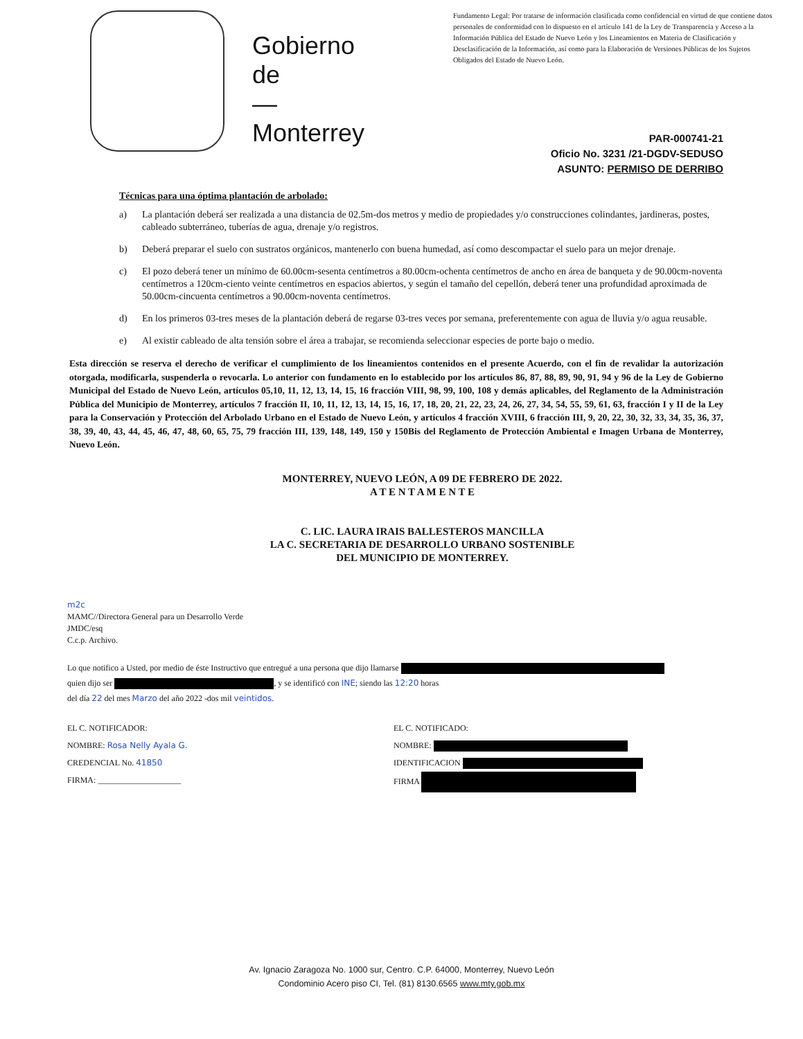Gobierno
de
—
Monterrey
Fundamento Legal: Por tratarse de información clasificada como confidencial en virtud de que contiene datos personales de conformidad con lo dispuesto en el artículo 141 de la Ley de Transparencia y Acceso a la Información Pública del Estado de Nuevo León y los Lineamientos en Materia de Clasificación y Desclasificación de la Información, así como para la Elaboración de Versiones Públicas de los Sujetos Obligados del Estado de Nuevo León.
PAR-000741-21
Oficio No. 3231 /21-DGDV-SEDUSO
ASUNTO: PERMISO DE DERRIBO
Técnicas para una óptima plantación de arbolado:
a) La plantación deberá ser realizada a una distancia de 02.5m-dos metros y medio de propiedades y/o construcciones colindantes, jardineras, postes, cableado subterráneo, tuberías de agua, drenaje y/o registros.
b) Deberá preparar el suelo con sustratos orgánicos, mantenerlo con buena humedad, así como descompactar el suelo para un mejor drenaje.
c) El pozo deberá tener un mínimo de 60.00cm-sesenta centímetros a 80.00cm-ochenta centímetros de ancho en área de banqueta y de 90.00cm-noventa centímetros a 120cm-ciento veinte centímetros en espacios abiertos, y según el tamaño del cepellón, deberá tener una profundidad aproximada de 50.00cm-cincuenta centímetros a 90.00cm-noventa centímetros.
d) En los primeros 03-tres meses de la plantación deberá de regarse 03-tres veces por semana, preferentemente con agua de lluvia y/o agua reusable.
e) Al existir cableado de alta tensión sobre el área a trabajar, se recomienda seleccionar especies de porte bajo o medio.
Esta dirección se reserva el derecho de verificar el cumplimiento de los lineamientos contenidos en el presente Acuerdo, con el fin de revalidar la autorización otorgada, modificarla, suspenderla o revocarla. Lo anterior con fundamento en lo establecido por los artículos 86, 87, 88, 89, 90, 91, 94 y 96 de la Ley de Gobierno Municipal del Estado de Nuevo León, artículos 05,10, 11, 12, 13, 14, 15, 16 fracción VIII, 98, 99, 100, 108 y demás aplicables, del Reglamento de la Administración Pública del Municipio de Monterrey, artículos 7 fracción II, 10, 11, 12, 13, 14, 15, 16, 17, 18, 20, 21, 22, 23, 24, 26, 27, 34, 54, 55, 59, 61, 63, fracción I y II de la Ley para la Conservación y Protección del Arbolado Urbano en el Estado de Nuevo León, y artículos 4 fracción XVIII, 6 fracción III, 9, 20, 22, 30, 32, 33, 34, 35, 36, 37, 38, 39, 40, 43, 44, 45, 46, 47, 48, 60, 65, 75, 79 fracción III, 139, 148, 149, 150 y 150Bis del Reglamento de Protección Ambiental e Imagen Urbana de Monterrey, Nuevo León.
MONTERREY, NUEVO LEÓN, A 09 DE FEBRERO DE 2022.
A T E N T A M E N T E
C. LIC. LAURA IRAIS BALLESTEROS MANCILLA
LA C. SECRETARIA DE DESARROLLO URBANO SOSTENIBLE
DEL MUNICIPIO DE MONTERREY.
m2c
MAMC//Directora General para un Desarrollo Verde
JMDC/esq
C.c.p. Archivo.
Lo que notifico a Usted, por medio de éste Instructivo que entregué a una persona que dijo llamarse
quien dijo ser , y se identificó con INE; siendo las 12:20 horas
del día 22 del mes Marzo del año 2022 -dos mil veintidos.
EL C. NOTIFICADOR:
NOMBRE: Rosa Nelly Ayala G.
CREDENCIAL No. 41850
FIRMA: ____________________
EL C. NOTIFICADO:
NOMBRE:
IDENTIFICACION
FIRMA
Av. Ignacio Zaragoza No. 1000 sur, Centro. C.P. 64000, Monterrey, Nuevo León
Condominio Acero piso CI, Tel. (81) 8130.6565 www.mty.gob.mx